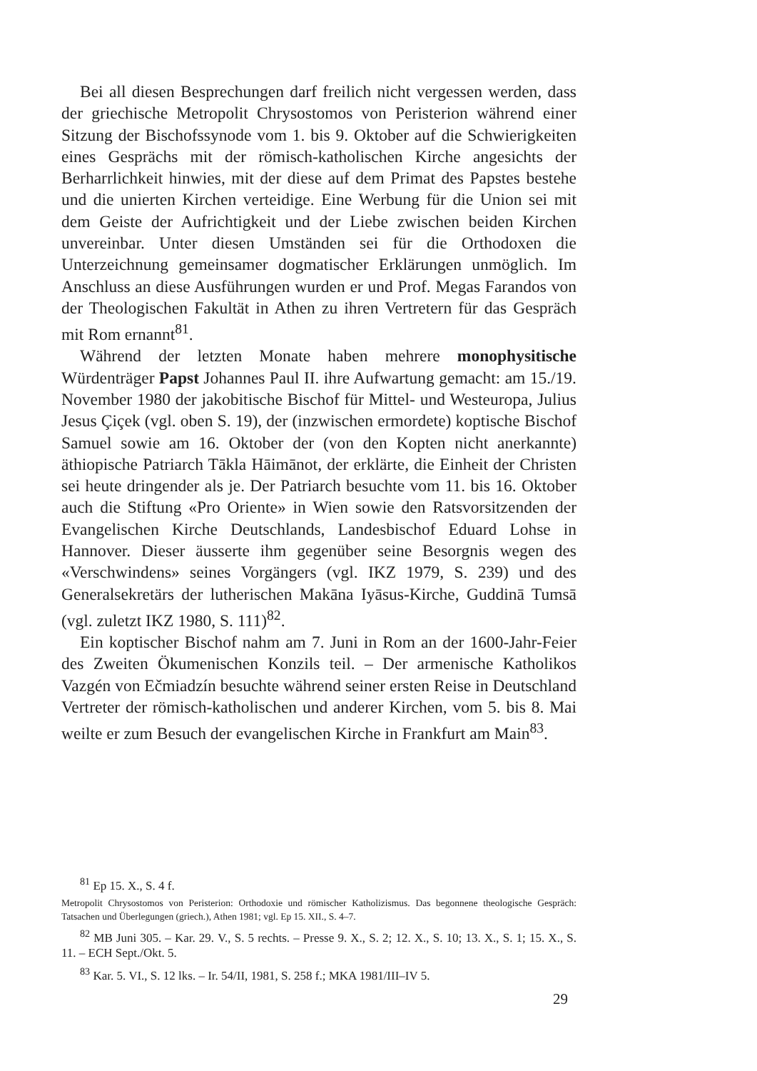Bei all diesen Besprechungen darf freilich nicht vergessen werden, dass der griechische Metropolit Chrysostomos von Peristerion während einer Sitzung der Bischofssynode vom 1. bis 9. Oktober auf die Schwierigkeiten eines Gesprächs mit der römisch-katholischen Kirche angesichts der Berharrlichkeit hinwies, mit der diese auf dem Primat des Papstes bestehe und die unierten Kirchen verteidige. Eine Werbung für die Union sei mit dem Geiste der Aufrichtigkeit und der Liebe zwischen beiden Kirchen unvereinbar. Unter diesen Umständen sei für die Orthodoxen die Unterzeichnung gemeinsamer dogmatischer Erklärungen unmöglich. Im Anschluss an diese Ausführungen wurden er und Prof. Megas Farandos von der Theologischen Fakultät in Athen zu ihren Vertretern für das Gespräch mit Rom ernannt<sup>81</sup>.
Während der letzten Monate haben mehrere monophysitische Würdenträger Papst Johannes Paul II. ihre Aufwartung gemacht: am 15./19. November 1980 der jakobitische Bischof für Mittel- und Westeuropa, Julius Jesus Çiçek (vgl. oben S. 19), der (inzwischen ermordete) koptische Bischof Samuel sowie am 16. Oktober der (von den Kopten nicht anerkannte) äthiopische Patriarch Tākla Hāimānot, der erklärte, die Einheit der Christen sei heute dringender als je. Der Patriarch besuchte vom 11. bis 16. Oktober auch die Stiftung «Pro Oriente» in Wien sowie den Ratsvorsitzenden der Evangelischen Kirche Deutschlands, Landesbischof Eduard Lohse in Hannover. Dieser äusserte ihm gegenüber seine Besorgnis wegen des «Verschwindens» seines Vorgängers (vgl. IKZ 1979, S. 239) und des Generalsekretärs der lutherischen Makāna Iyāsus-Kirche, Guddinā Tumsā (vgl. zuletzt IKZ 1980, S. 111)<sup>82</sup>.
Ein koptischer Bischof nahm am 7. Juni in Rom an der 1600-Jahr-Feier des Zweiten Ökumenischen Konzils teil. – Der armenische Katholikos Vazgén von Ečmiadzín besuchte während seiner ersten Reise in Deutschland Vertreter der römisch-katholischen und anderer Kirchen, vom 5. bis 8. Mai weilte er zum Besuch der evangelischen Kirche in Frankfurt am Main<sup>83</sup>.
<sup>81</sup> Ep 15. X., S. 4 f.
Metropolit Chrysostomos von Peristerion: Orthodoxie und römischer Katholizismus. Das begonnene theologische Gespräch: Tatsachen und Überlegungen (griech.), Athen 1981; vgl. Ep 15. XII., S. 4–7.
<sup>82</sup> MB Juni 305. – Kar. 29. V., S. 5 rechts. – Presse 9. X., S. 2; 12. X., S. 10; 13. X., S. 1; 15. X., S. 11. – ECH Sept./Okt. 5.
<sup>83</sup> Kar. 5. VI., S. 12 lks. – Ir. 54/II, 1981, S. 258 f.; MKA 1981/III–IV 5.
29